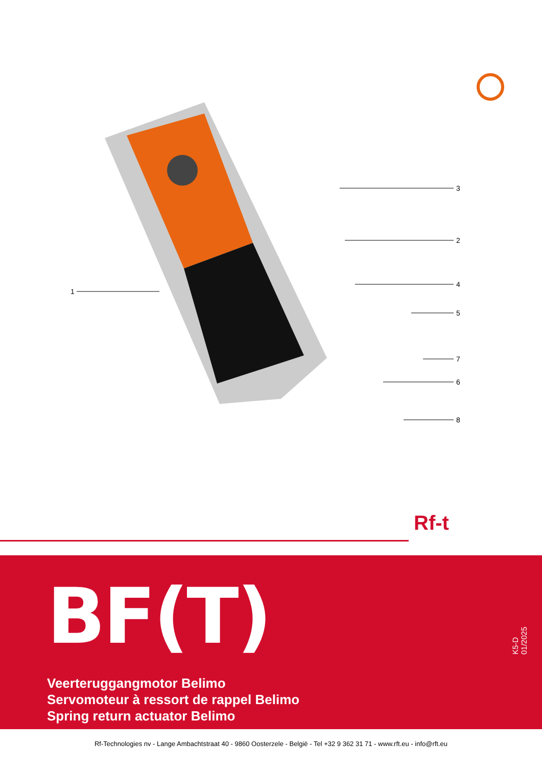1
3
2
4
5
7
6
8
Rf-t
BF(T)
Veerteruggangmotor Belimo
Servomoteur à ressort de rappel Belimo
Spring return actuator Belimo
K5-D 01/2025
Rf-Technologies nv - Lange Ambachtstraat 40 - 9860 Oosterzele - België - Tel +32 9 362 31 71 - www.rft.eu - info@rft.eu